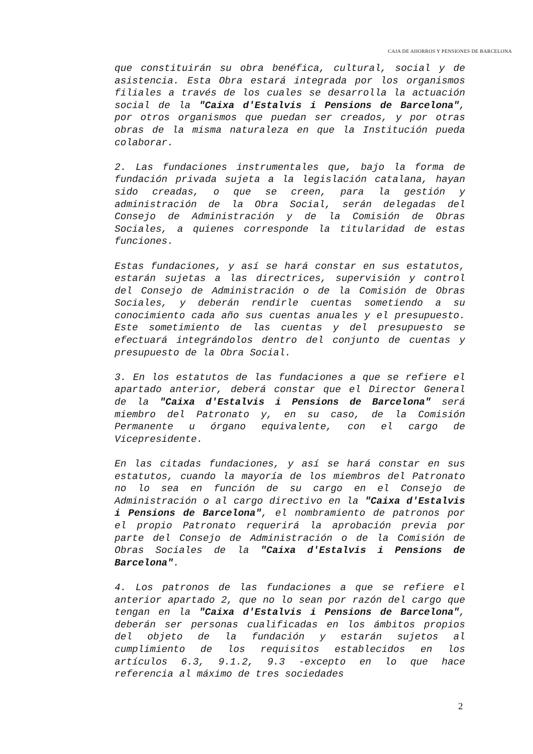CAJA DE AHORROS Y PENSIONES DE BARCELONA
que constituirán su obra benéfica, cultural, social y de asistencia. Esta Obra estará integrada por los organismos filiales a través de los cuales se desarrolla la actuación social de la "Caixa d'Estalvis i Pensions de Barcelona", por otros organismos que puedan ser creados, y por otras obras de la misma naturaleza en que la Institución pueda colaborar.
2. Las fundaciones instrumentales que, bajo la forma de fundación privada sujeta a la legislación catalana, hayan sido creadas, o que se creen, para la gestión y administración de la Obra Social, serán delegadas del Consejo de Administración y de la Comisión de Obras Sociales, a quienes corresponde la titularidad de estas funciones.
Estas fundaciones, y así se hará constar en sus estatutos, estarán sujetas a las directrices, supervisión y control del Consejo de Administración o de la Comisión de Obras Sociales, y deberán rendirle cuentas sometiendo a su conocimiento cada año sus cuentas anuales y el presupuesto. Este sometimiento de las cuentas y del presupuesto se efectuará integrándolos dentro del conjunto de cuentas y presupuesto de la Obra Social.
3. En los estatutos de las fundaciones a que se refiere el apartado anterior, deberá constar que el Director General de la "Caixa d'Estalvis i Pensions de Barcelona" será miembro del Patronato y, en su caso, de la Comisión Permanente u órgano equivalente, con el cargo de Vicepresidente.
En las citadas fundaciones, y así se hará constar en sus estatutos, cuando la mayoría de los miembros del Patronato no lo sea en función de su cargo en el Consejo de Administración o al cargo directivo en la "Caixa d'Estalvis i Pensions de Barcelona", el nombramiento de patronos por el propio Patronato requerirá la aprobación previa por parte del Consejo de Administración o de la Comisión de Obras Sociales de la "Caixa d'Estalvis i Pensions de Barcelona".
4. Los patronos de las fundaciones a que se refiere el anterior apartado 2, que no lo sean por razón del cargo que tengan en la "Caixa d'Estalvis i Pensions de Barcelona", deberán ser personas cualificadas en los ámbitos propios del objeto de la fundación y estarán sujetos al cumplimiento de los requisitos establecidos en los artículos 6.3, 9.1.2, 9.3 -excepto en lo que hace referencia al máximo de tres sociedades
2